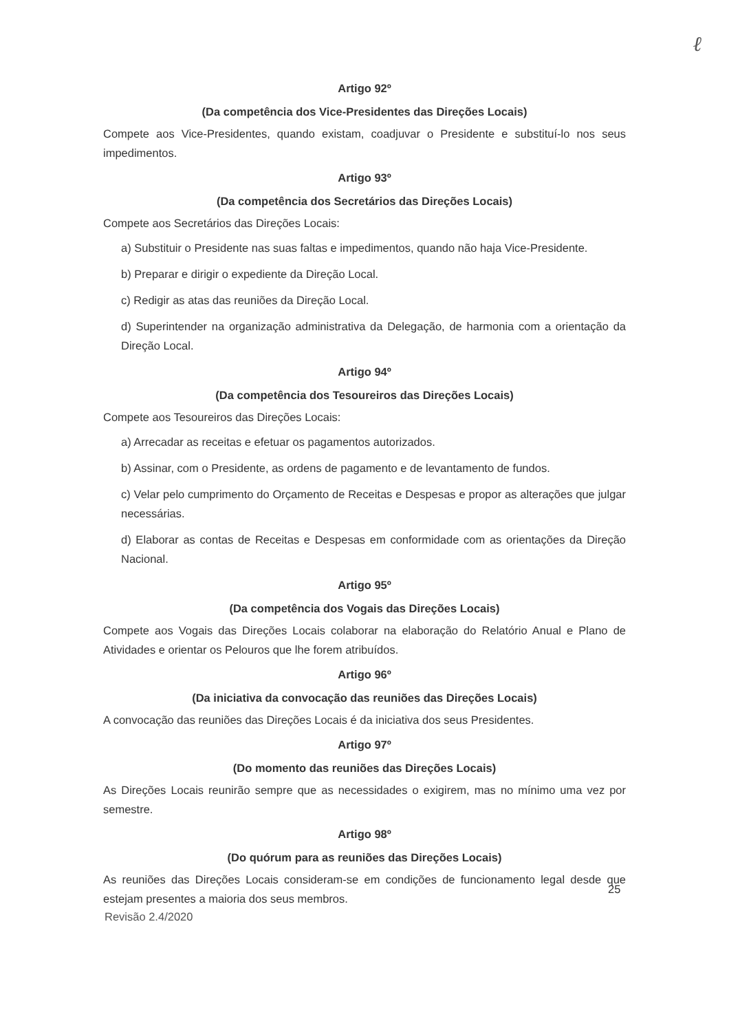ℓ
Artigo 92º
(Da competência dos Vice-Presidentes das Direções Locais)
Compete aos Vice-Presidentes, quando existam, coadjuvar o Presidente e substituí-lo nos seus impedimentos.
Artigo 93º
(Da competência dos Secretários das Direções Locais)
Compete aos Secretários das Direções Locais:
a) Substituir o Presidente nas suas faltas e impedimentos, quando não haja Vice-Presidente.
b) Preparar e dirigir o expediente da Direção Local.
c) Redigir as atas das reuniões da Direção Local.
d) Superintender na organização administrativa da Delegação, de harmonia com a orientação da Direção Local.
Artigo 94º
(Da competência dos Tesoureiros das Direções Locais)
Compete aos Tesoureiros das Direções Locais:
a) Arrecadar as receitas e efetuar os pagamentos autorizados.
b) Assinar, com o Presidente, as ordens de pagamento e de levantamento de fundos.
c) Velar pelo cumprimento do Orçamento de Receitas e Despesas e propor as alterações que julgar necessárias.
d) Elaborar as contas de Receitas e Despesas em conformidade com as orientações da Direção Nacional.
Artigo 95º
(Da competência dos Vogais das Direções Locais)
Compete aos Vogais das Direções Locais colaborar na elaboração do Relatório Anual e Plano de Atividades e orientar os Pelouros que lhe forem atribuídos.
Artigo 96º
(Da iniciativa da convocação das reuniões das Direções Locais)
A convocação das reuniões das Direções Locais é da iniciativa dos seus Presidentes.
Artigo 97º
(Do momento das reuniões das Direções Locais)
As Direções Locais reunirão sempre que as necessidades o exigirem, mas no mínimo uma vez por semestre.
Artigo 98º
(Do quórum para as reuniões das Direções Locais)
As reuniões das Direções Locais consideram-se em condições de funcionamento legal desde que estejam presentes a maioria dos seus membros.
25
Revisão 2.4/2020